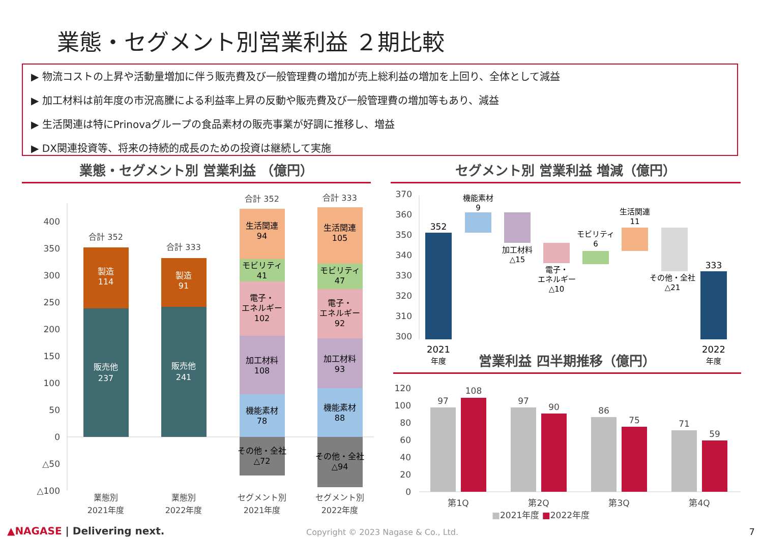業態・セグメント別営業利益 ２期比較
▶ 物流コストの上昇や活動量増加に伴う販売費及び一般管理費の増加が売上総利益の増加を上回り、全体として減益
▶ 加工材料は前年度の市況高騰による利益率上昇の反動や販売費及び一般管理費の増加等もあり、減益
▶ 生活関連は特にPrinovaグループの食品素材の販売事業が好調に推移し、増益
▶ DX関連投資等、将来の持続的成長のための投資は継続して実施
業態・セグメント別 営業利益 （億円） セグメント別 営業利益 増減（億円）
400
350
300
250
200
150
100
50
0
△50
△100
合計 352
製造
114
販売他
237
合計 333
製造
91
販売他
241
合計 352
生活関連
94
モビリティ
41
電子・
エネルギー
102
加工材料
108
機能素材
78
その他・全社
△72
合計 333
生活関連
105
モビリティ
47
電子・
エネルギー
92
加工材料
93
機能素材
88
その他・全社
△94
業態別
2021年度
業態別
2022年度
セグメント別
2021年度
セグメント別
2022年度
370
360
350
340
330
320
310
300
352
機能素材
9
加工材料
△15
電子・
エネルギー
△10
モビリティ
6
生活関連
11
その他・全社
△21
333
2021
年度
2022
年度
営業利益 四半期推移（億円）
120
100
80
60
40
20
0
97
108
第1Q
97
90
第2Q
86
75
第3Q
71
59
第4Q
■2021年度 ■2022年度
▲NAGASE | Delivering next.
Copyright © 2023 Nagase & Co., Ltd.
7